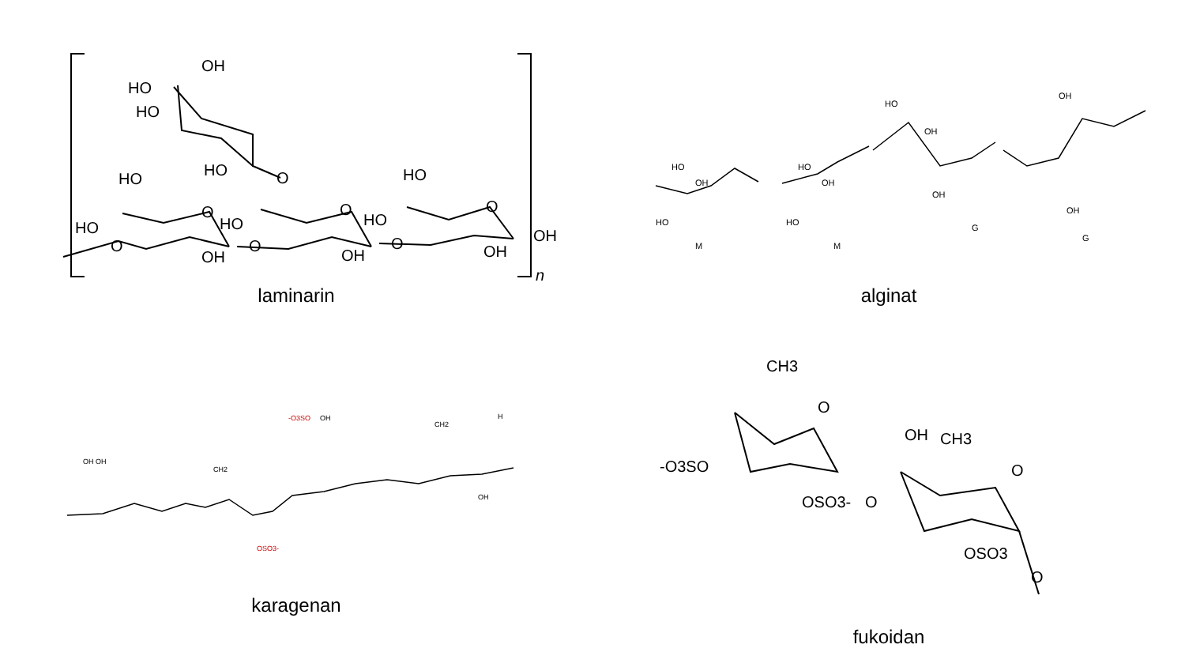OH
HO
HO
HO
HO
HO
O
O
HO
O
O
O
HO
HO
O
O
OH
OH
OH
OH
n
laminarin
HO
OH
HO
HO
OH
HO
HO
OH
OH
OH
OH
M
M
G
G
alginat
OH OH
CH2
-O3SO
OH
CH2
H
OSO3-
OH
karagenan
CH3
O
-O3SO
OSO3-
O
OH
CH3
O
OSO3
O
fukoidan